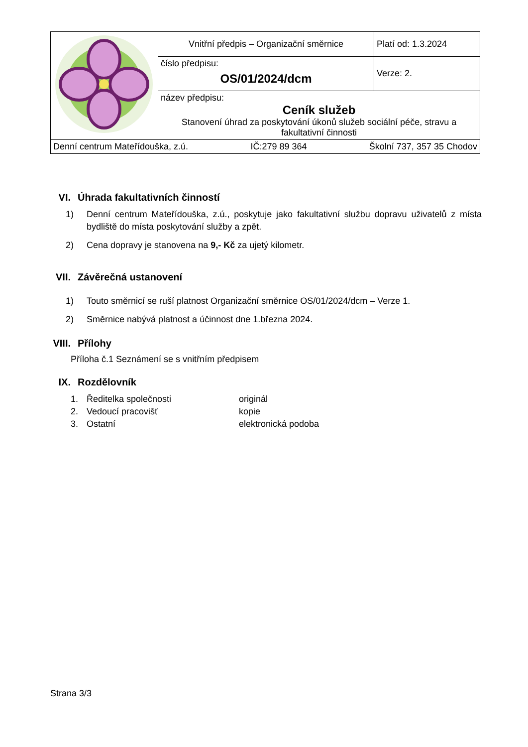| | Vnitřní předpis – Organizační směrnice | Platí od: 1.3.2024 |
| | číslo předpisu: OS/01/2024/dcm | Verze: 2. |
| | název předpisu: Ceník služeb Stanovení úhrad za poskytování úkonů služeb sociální péče, stravu a fakultativní činnosti | |
| Denní centrum Mateřídouška, z.ú. IČ:279 89 364 Školní 737, 357 35 Chodov | | |
VI. Úhrada fakultativních činností
1) Denní centrum Mateřídouška, z.ú., poskytuje jako fakultativní službu dopravu uživatelů z místa bydliště do místa poskytování služby a zpět.
2) Cena dopravy je stanovena na 9,- Kč za ujetý kilometr.
VII. Závěrečná ustanovení
1) Touto směrnicí se ruší platnost Organizační směrnice OS/01/2024/dcm – Verze 1.
2) Směrnice nabývá platnost a účinnost dne 1.března 2024.
VIII. Přílohy
Příloha č.1 Seznámení se s vnitřním předpisem
IX. Rozdělovník
1. Ředitelka společnosti originál 2. Vedoucí pracovišť kopie 3. Ostatní elektronická podoba
Strana 3/3